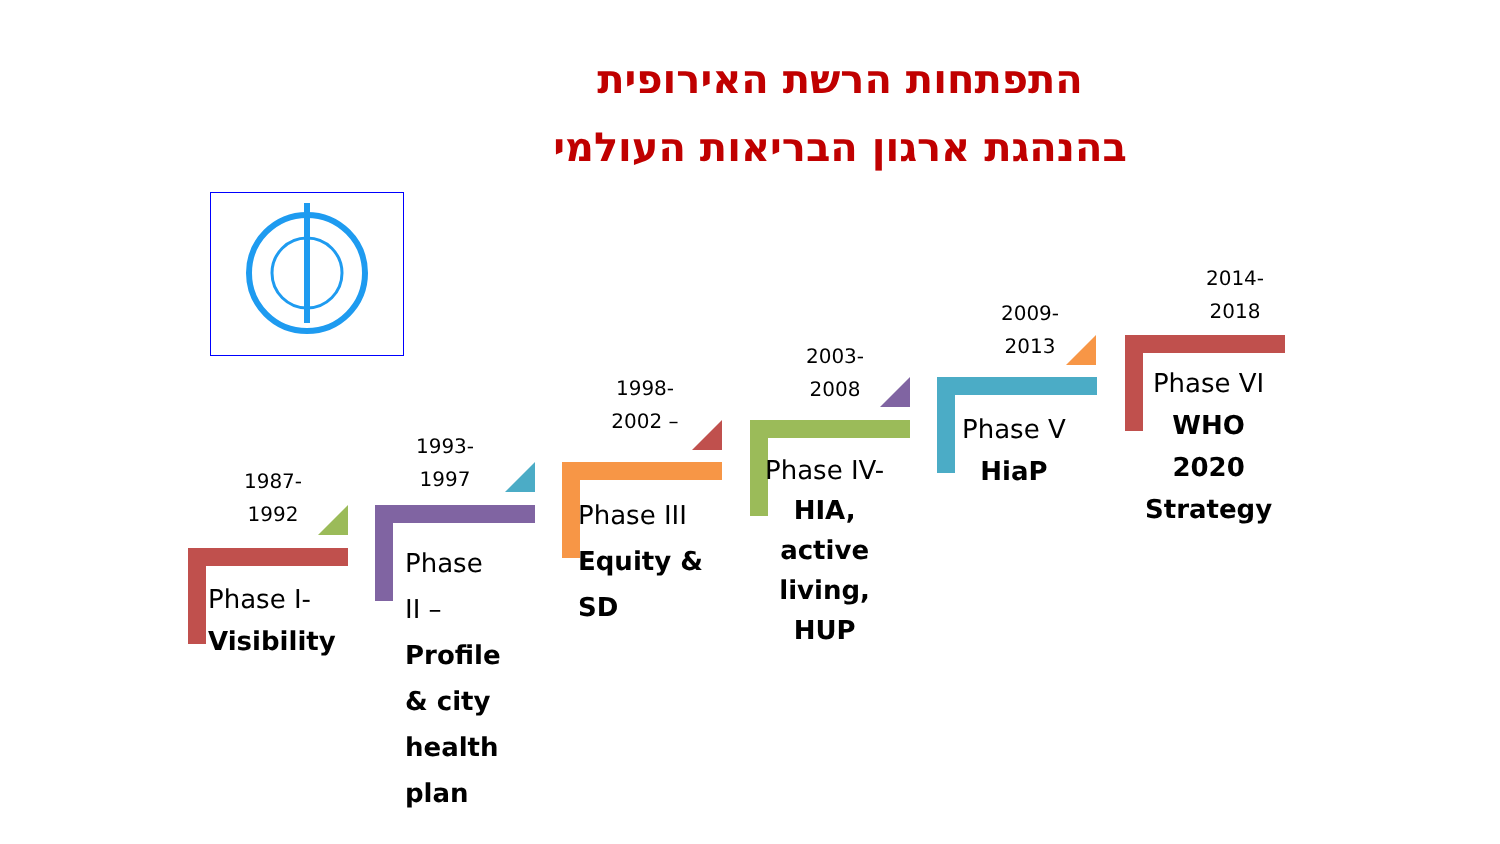התפתחות הרשת האירופית
בהנהגת ארגון הבריאות העולמי
1987-
1992
Phase I-
Visibility
1993-
1997
Phase
II –
Profile
& city
health
plan
1998-
2002 –
Phase III
Equity &
SD
2003-
2008
Phase IV-
HIA,
active
living,
HUP
2009-
2013
Phase V
HiaP
2014-
2018
Phase VI
WHO
2020
Strategy